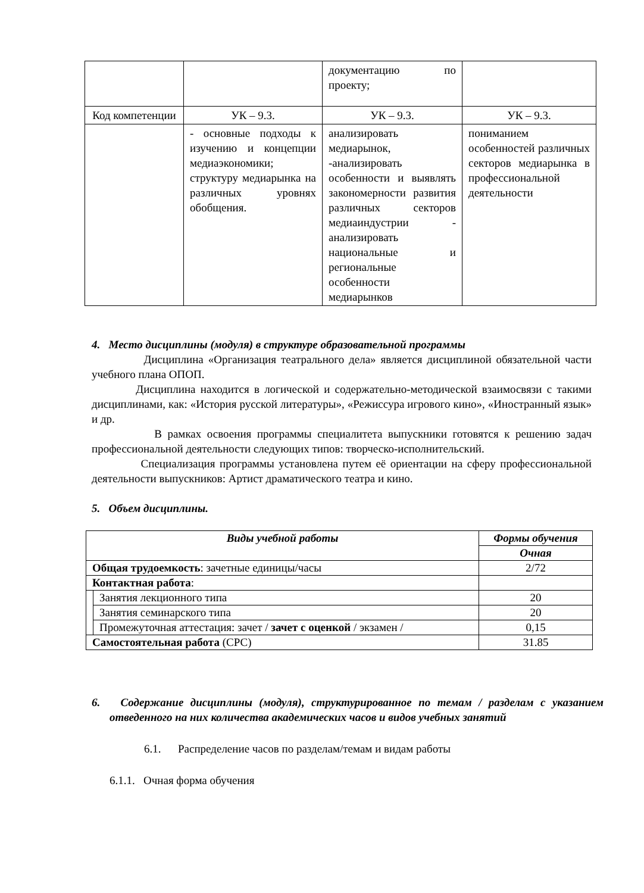| | | документацию по проекту; | |
| Код компетенции | УК – 9.3. | УК – 9.3. | УК – 9.3. |
| | - основные подходы к изучению и концепции медиаэкономики; структуру медиарынка на различных уровнях обобщения. | анализировать медиарынок, -анализировать особенности и выявлять закономерности развития различных секторов медиаиндустрии - анализировать национальные и региональные особенности медиарынков | пониманием особенностей различных секторов медиарынка в профессиональной деятельности |
4. Место дисциплины (модуля) в структуре образовательной программы
Дисциплина «Организация театрального дела» является дисциплиной обязательной части учебного плана ОПОП.
Дисциплина находится в логической и содержательно-методической взаимосвязи с такими дисциплинами, как: «История русской литературы», «Режиссура игрового кино», «Иностранный язык» и др.
В рамках освоения программы специалитета выпускники готовятся к решению задач профессиональной деятельности следующих типов: творческо-исполнительский.
Специализация программы установлена путем её ориентации на сферу профессиональной деятельности выпускников: Артист драматического театра и кино.
5. Объем дисциплины.
| Виды учебной работы | | Формы обучения |
| --- | --- | --- |
| | | Очная |
| Общая трудоемкость : зачетные единицы/часы | | 2/72 |
| Контактная работа : | | |
| | Занятия лекционного типа | 20 |
| | Занятия семинарского типа | 20 |
| | Промежуточная аттестация: зачет / зачет с оценкой / экзамен / | 0,15 |
| Самостоятельная работа (СРС) | | 31.85 |
6. Содержание дисциплины (модуля), структурированное по темам / разделам с указанием отведенного на них количества академических часов и видов учебных занятий
6.1. Распределение часов по разделам/темам и видам работы
6.1.1. Очная форма обучения